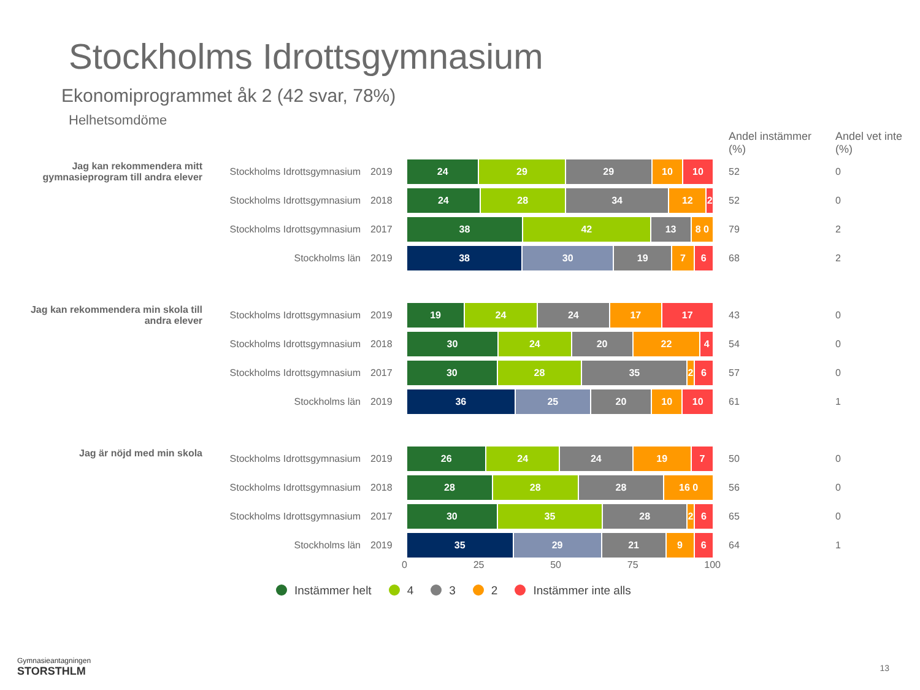Stockholms Idrottsgymnasium
Ekonomiprogrammet åk 2 (42 svar, 78%)
Helhetsomdöme
| | | | | Andel instämmer (%) | Andel vet inte (%) |
| Jag kan rekommendera mitt gymnasieprogram till andra elever | Stockholms Idrottsgymnasium | 2019 | 24 29 29 10 10 | 52 | 0 |
| | Stockholms Idrottsgymnasium | 2018 | 24 28 34 12 2 | 52 | 0 |
| | Stockholms Idrottsgymnasium | 2017 | 38 42 13 8 0 | 79 | 2 |
| | Stockholms län | 2019 | 38 30 19 7 6 | 68 | 2 |
| Jag kan rekommendera min skola till andra elever | Stockholms Idrottsgymnasium | 2019 | 19 24 24 17 17 | 43 | 0 |
| | Stockholms Idrottsgymnasium | 2018 | 30 24 20 22 4 | 54 | 0 |
| | Stockholms Idrottsgymnasium | 2017 | 30 28 35 2 6 | 57 | 0 |
| | Stockholms län | 2019 | 36 25 20 10 10 | 61 | 1 |
| Jag är nöjd med min skola | Stockholms Idrottsgymnasium | 2019 | 26 24 24 19 7 | 50 | 0 |
| | Stockholms Idrottsgymnasium | 2018 | 28 28 28 16 0 | 56 | 0 |
| | Stockholms Idrottsgymnasium | 2017 | 30 35 28 2 6 | 65 | 0 |
| | Stockholms län | 2019 | 35 29 21 9 6 | 64 | 1 |
0 25 50 75 100
Instämmer helt 4 3 2 Instämmer inte alls
Gymnasieantagningen
STORSTHLM
13